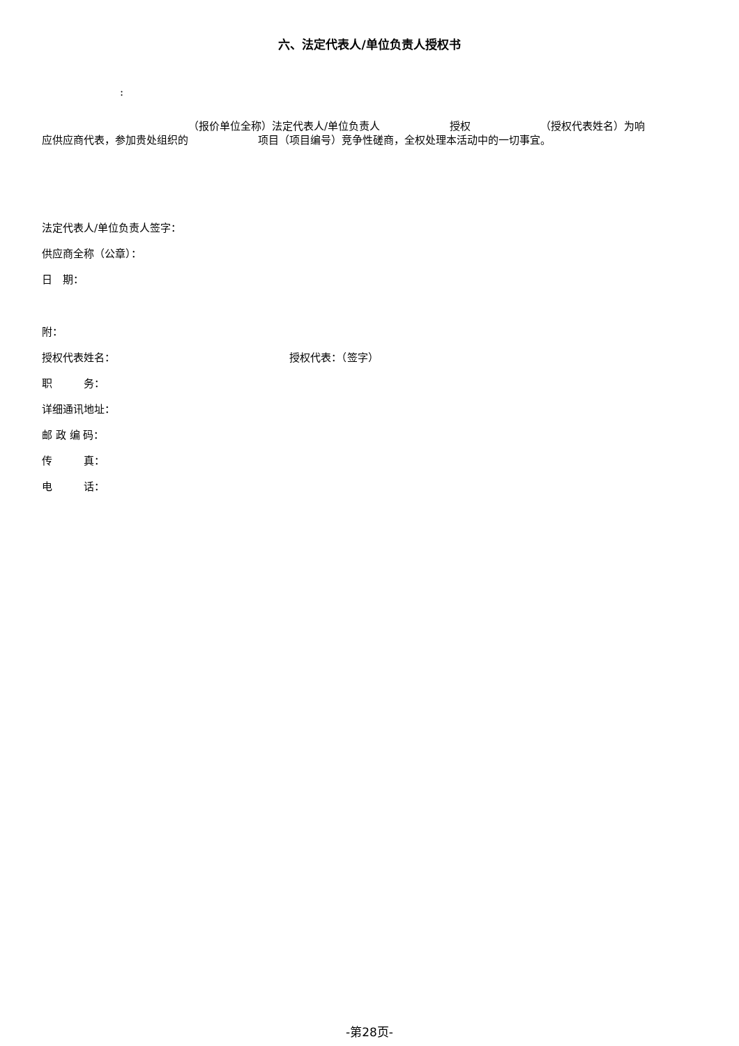六、法定代表人/单位负责人授权书
:
（报价单位全称）法定代表人/单位负责人 授权 （授权代表姓名）为响
应供应商代表，参加贵处组织的 项目（项目编号）竞争性磋商，全权处理本活动中的一切事宜。
法定代表人/单位负责人签字：
供应商全称（公章）：
日　期：
附：
授权代表姓名： 授权代表：（签字）
职　　　务：
详细通讯地址：
邮 政 编 码：
传　　　真：
电　　　话：
-第28页-